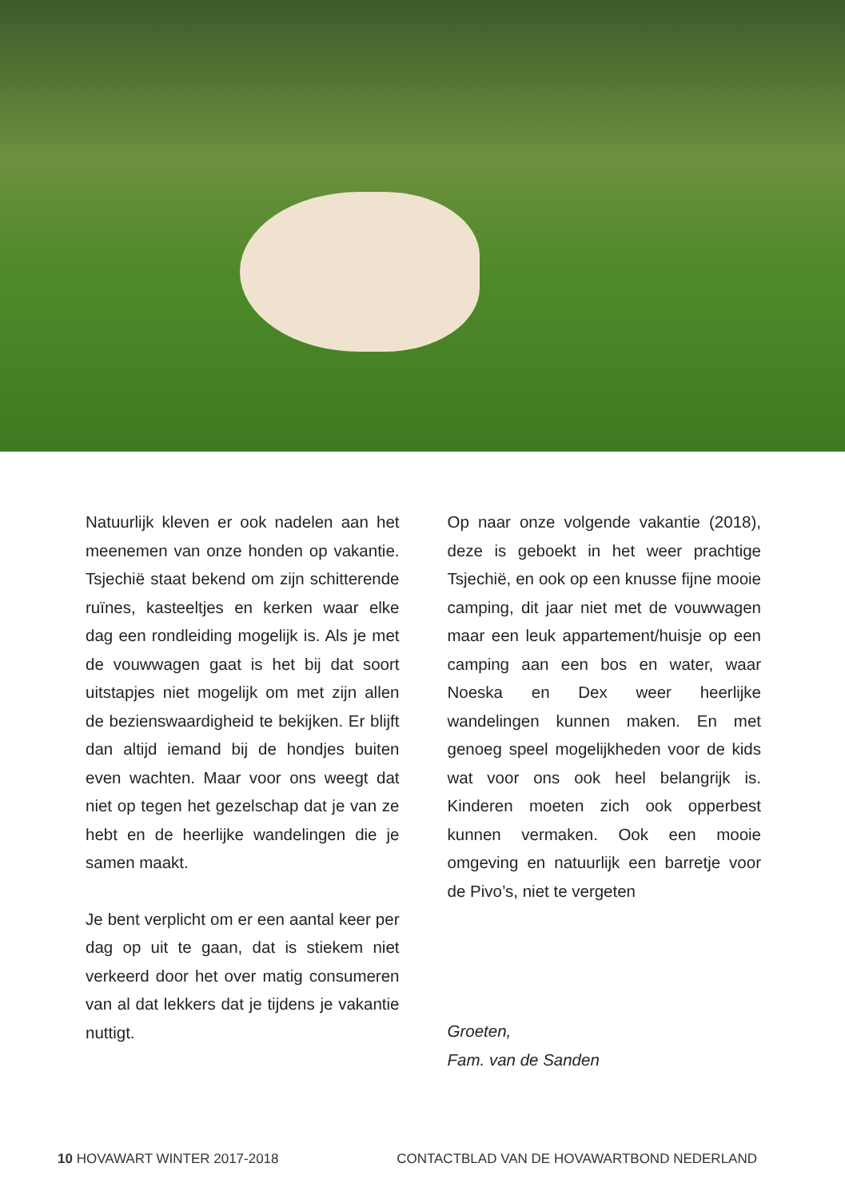Natuurlijk kleven er ook nadelen aan het meenemen van onze honden op vakantie. Tsjechië staat bekend om zijn schitterende ruïnes, kasteeltjes en kerken waar elke dag een rondleiding mogelijk is. Als je met de vouwwagen gaat is het bij dat soort uitstapjes niet mogelijk om met zijn allen de bezienswaardigheid te bekijken. Er blijft dan altijd iemand bij de hondjes buiten even wachten. Maar voor ons weegt dat niet op tegen het gezelschap dat je van ze hebt en de heerlijke wandelingen die je samen maakt.
Je bent verplicht om er een aantal keer per dag op uit te gaan, dat is stiekem niet verkeerd door het over matig consumeren van al dat lekkers dat je tijdens je vakantie nuttigt.
Op naar onze volgende vakantie (2018), deze is geboekt in het weer prachtige Tsjechië, en ook op een knusse fijne mooie camping, dit jaar niet met de vouwwagen maar een leuk appartement/huisje op een camping aan een bos en water, waar Noeska en Dex weer heerlijke wandelingen kunnen maken. En met genoeg speel mogelijkheden voor de kids wat voor ons ook heel belangrijk is. Kinderen moeten zich ook opperbest kunnen vermaken. Ook een mooie omgeving en natuurlijk een barretje voor de Pivo’s, niet te vergeten
Groeten,
Fam. van de Sanden
10 HOVAWART WINTER 2017-2018 CONTACTBLAD VAN DE HOVAWARTBOND NEDERLAND